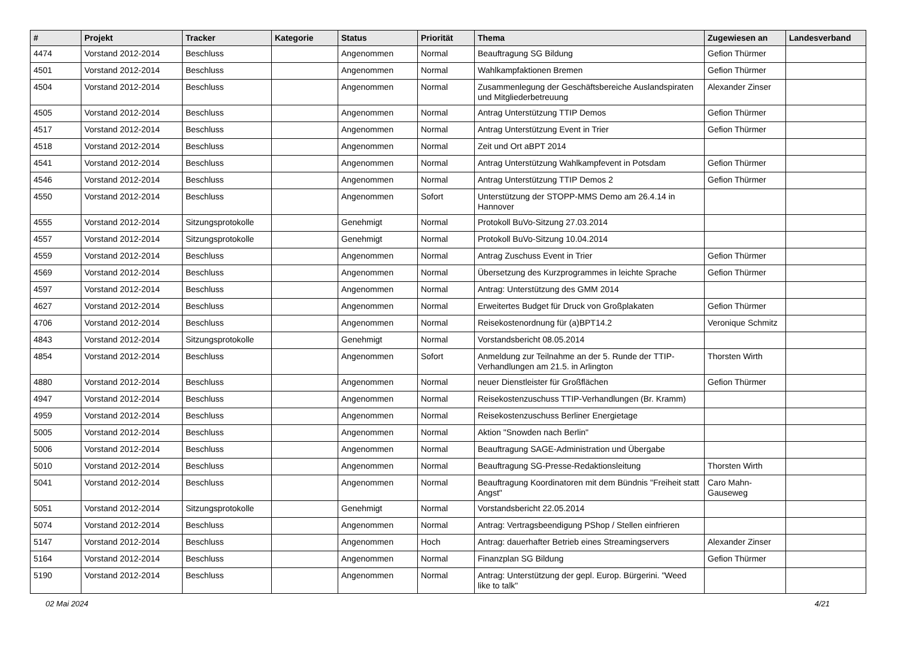| # | Projekt | Tracker | Kategorie | Status | Priorität | Thema | Zugewiesen an | Landesverband |
| --- | --- | --- | --- | --- | --- | --- | --- | --- |
| 4474 | Vorstand 2012-2014 | Beschluss | | Angenommen | Normal | Beauftragung SG Bildung | Gefion Thürmer | |
| 4501 | Vorstand 2012-2014 | Beschluss | | Angenommen | Normal | Wahlkampfaktionen Bremen | Gefion Thürmer | |
| 4504 | Vorstand 2012-2014 | Beschluss | | Angenommen | Normal | Zusammenlegung der Geschäftsbereiche Auslandspiraten und Mitgliederbetreuung | Alexander Zinser | |
| 4505 | Vorstand 2012-2014 | Beschluss | | Angenommen | Normal | Antrag Unterstützung TTIP Demos | Gefion Thürmer | |
| 4517 | Vorstand 2012-2014 | Beschluss | | Angenommen | Normal | Antrag Unterstützung Event in Trier | Gefion Thürmer | |
| 4518 | Vorstand 2012-2014 | Beschluss | | Angenommen | Normal | Zeit und Ort aBPT 2014 | | |
| 4541 | Vorstand 2012-2014 | Beschluss | | Angenommen | Normal | Antrag Unterstützung Wahlkampfevent in Potsdam | Gefion Thürmer | |
| 4546 | Vorstand 2012-2014 | Beschluss | | Angenommen | Normal | Antrag Unterstützung TTIP Demos 2 | Gefion Thürmer | |
| 4550 | Vorstand 2012-2014 | Beschluss | | Angenommen | Sofort | Unterstützung der STOPP-MMS Demo am 26.4.14 in Hannover | | |
| 4555 | Vorstand 2012-2014 | Sitzungsprotokolle | | Genehmigt | Normal | Protokoll BuVo-Sitzung 27.03.2014 | | |
| 4557 | Vorstand 2012-2014 | Sitzungsprotokolle | | Genehmigt | Normal | Protokoll BuVo-Sitzung 10.04.2014 | | |
| 4559 | Vorstand 2012-2014 | Beschluss | | Angenommen | Normal | Antrag Zuschuss Event in Trier | Gefion Thürmer | |
| 4569 | Vorstand 2012-2014 | Beschluss | | Angenommen | Normal | Übersetzung des Kurzprogrammes in leichte Sprache | Gefion Thürmer | |
| 4597 | Vorstand 2012-2014 | Beschluss | | Angenommen | Normal | Antrag: Unterstützung des GMM 2014 | | |
| 4627 | Vorstand 2012-2014 | Beschluss | | Angenommen | Normal | Erweitertes Budget für Druck von Großplakaten | Gefion Thürmer | |
| 4706 | Vorstand 2012-2014 | Beschluss | | Angenommen | Normal | Reisekostenordnung für (a)BPT14.2 | Veronique Schmitz | |
| 4843 | Vorstand 2012-2014 | Sitzungsprotokolle | | Genehmigt | Normal | Vorstandsbericht 08.05.2014 | | |
| 4854 | Vorstand 2012-2014 | Beschluss | | Angenommen | Sofort | Anmeldung zur Teilnahme an der 5. Runde der TTIP-Verhandlungen am 21.5. in Arlington | Thorsten Wirth | |
| 4880 | Vorstand 2012-2014 | Beschluss | | Angenommen | Normal | neuer Dienstleister für Großflächen | Gefion Thürmer | |
| 4947 | Vorstand 2012-2014 | Beschluss | | Angenommen | Normal | Reisekostenzuschuss TTIP-Verhandlungen (Br. Kramm) | | |
| 4959 | Vorstand 2012-2014 | Beschluss | | Angenommen | Normal | Reisekostenzuschuss Berliner Energietage | | |
| 5005 | Vorstand 2012-2014 | Beschluss | | Angenommen | Normal | Aktion "Snowden nach Berlin" | | |
| 5006 | Vorstand 2012-2014 | Beschluss | | Angenommen | Normal | Beauftragung SAGE-Administration und Übergabe | | |
| 5010 | Vorstand 2012-2014 | Beschluss | | Angenommen | Normal | Beauftragung SG-Presse-Redaktionsleitung | Thorsten Wirth | |
| 5041 | Vorstand 2012-2014 | Beschluss | | Angenommen | Normal | Beauftragung Koordinatoren mit dem Bündnis "Freiheit statt Angst" | Caro Mahn-Gauseweg | |
| 5051 | Vorstand 2012-2014 | Sitzungsprotokolle | | Genehmigt | Normal | Vorstandsbericht 22.05.2014 | | |
| 5074 | Vorstand 2012-2014 | Beschluss | | Angenommen | Normal | Antrag: Vertragsbeendigung PShop / Stellen einfrieren | | |
| 5147 | Vorstand 2012-2014 | Beschluss | | Angenommen | Hoch | Antrag: dauerhafter Betrieb eines Streamingservers | Alexander Zinser | |
| 5164 | Vorstand 2012-2014 | Beschluss | | Angenommen | Normal | Finanzplan SG Bildung | Gefion Thürmer | |
| 5190 | Vorstand 2012-2014 | Beschluss | | Angenommen | Normal | Antrag: Unterstützung der gepl. Europ. Bürgerini. "Weed like to talk" | | |
02 Mai 2024 4/21